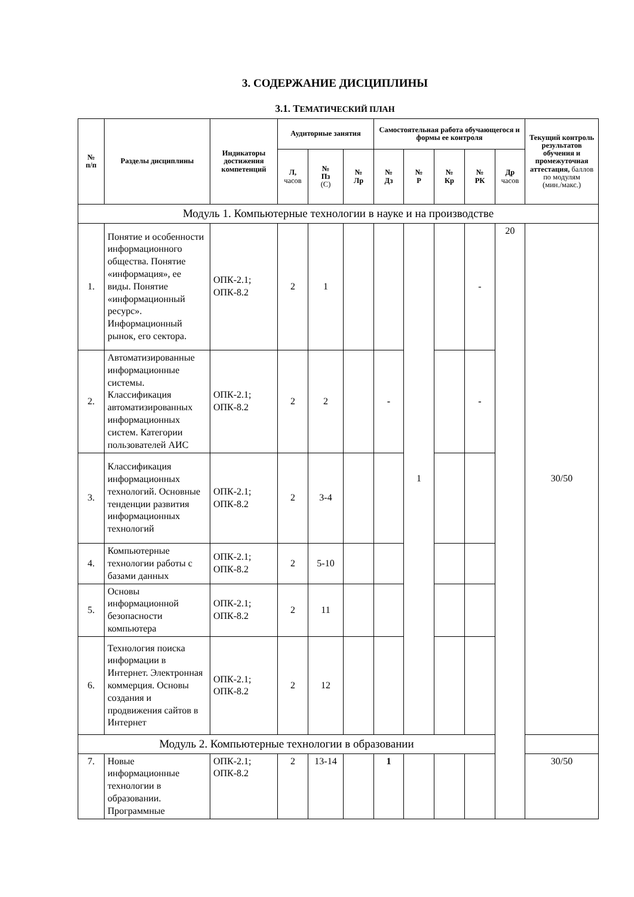3. СОДЕРЖАНИЕ ДИСЦИПЛИНЫ
3.1. ТЕМАТИЧЕСКИЙ ПЛАН
| № п/п | Разделы дисциплины | Индикаторы достижения компетенций | Аудиторные занятия | | | Самостоятельная работа обучающегося и формы ее контроля | | | | | Текущий контроль результатов обучения и промежуточная аттестация, баллов по модулям (мин./макс.) |
| --- | --- | --- | --- | --- | --- | --- | --- | --- | --- | --- | --- |
| | | | Л, часов | № Пз (С) | № Лр | № Дз | № Р | № Кр | № РК | Др часов | |
| Модуль 1. Компьютерные технологии в науке и на производстве | | | | | | | | | | | |
| 1. | Понятие и особенности информационного общества. Понятие «информация», ее виды. Понятие «информационный ресурс». Информационный рынок, его сектора. | ОПК-2.1; ОПК-8.2 | 2 | 1 | | | 1 | | - | 20 | 30/50 |
| 2. | Автоматизированные информационные системы. Классификация автоматизированных информационных систем. Категории пользователей АИС | ОПК-2.1; ОПК-8.2 | 2 | 2 | | - | | | - | | |
| 3. | Классификация информационных технологий. Основные тенденции развития информационных технологий | ОПК-2.1; ОПК-8.2 | 2 | 3-4 | | | | | | | |
| 4. | Компьютерные технологии работы с базами данных | ОПК-2.1; ОПК-8.2 | 2 | 5-10 | | | | | | | |
| 5. | Основы информационной безопасности компьютера | ОПК-2.1; ОПК-8.2 | 2 | 11 | | | | | | | |
| 6. | Технология поиска информации в Интернет. Электронная коммерция. Основы создания и продвижения сайтов в Интернет | ОПК-2.1; ОПК-8.2 | 2 | 12 | | | | | | | |
| Модуль 2. Компьютерные технологии в образовании | | | | | | | | | | | |
| 7. | Новые информационные технологии в образовании. Программные | ОПК-2.1; ОПК-8.2 | 2 | 13-14 | | 1 | | | | | 30/50 |